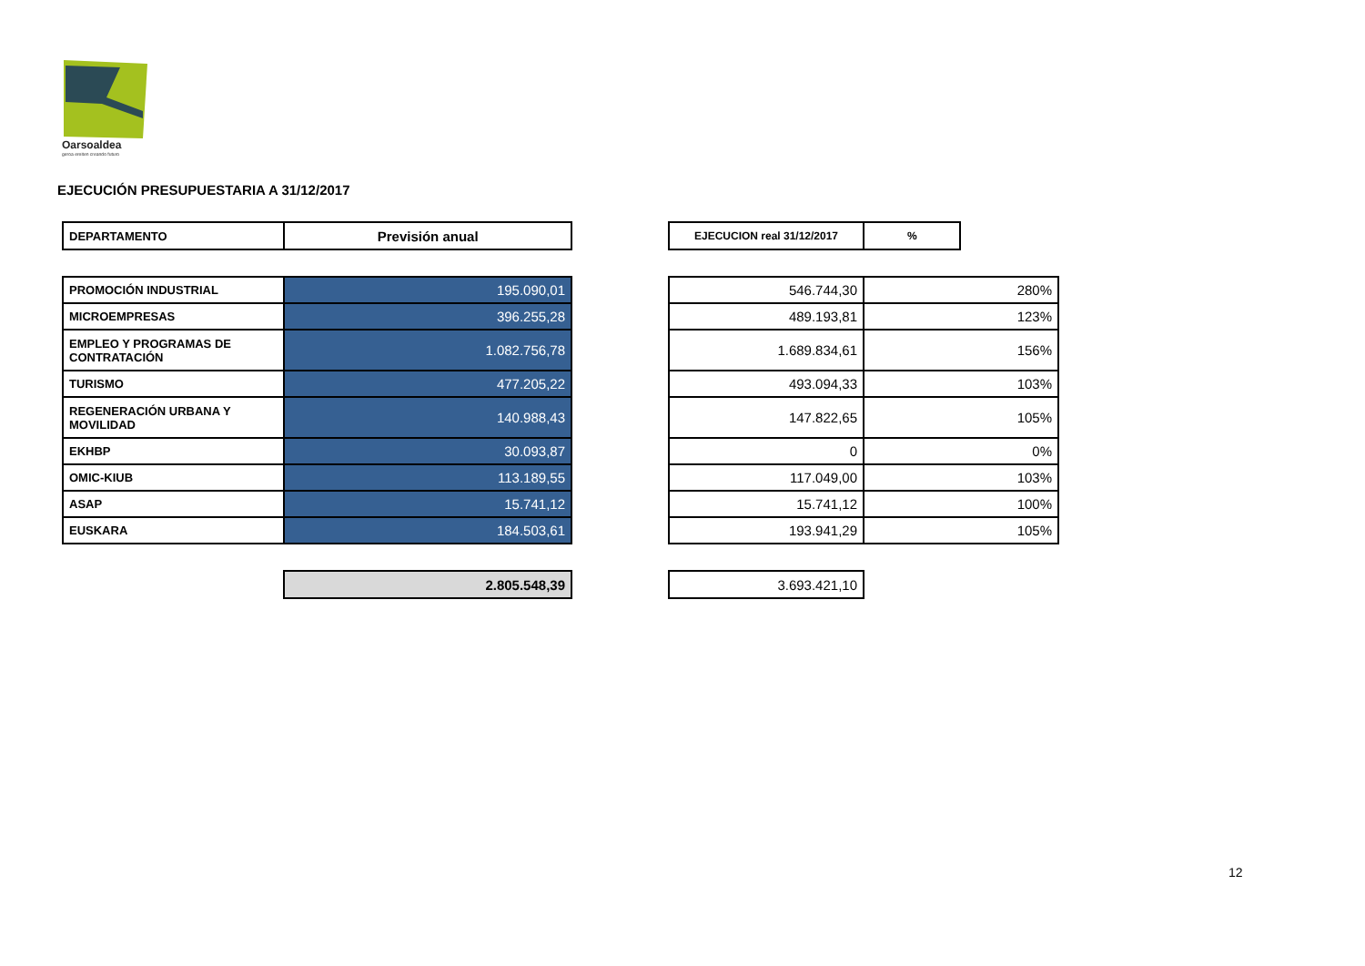Oarsoaldea
geroa ereiten creando futuro
EJECUCIÓN PRESUPUESTARIA A 31/12/2017
| DEPARTAMENTO | Previsión anual |
| --- | --- |
| PROMOCIÓN INDUSTRIAL | 195.090,01 |
| MICROEMPRESAS | 396.255,28 |
| EMPLEO Y PROGRAMAS DE CONTRATACIÓN | 1.082.756,78 |
| TURISMO | 477.205,22 |
| REGENERACIÓN URBANA Y MOVILIDAD | 140.988,43 |
| EKHBP | 30.093,87 |
| OMIC-KIUB | 113.189,55 |
| ASAP | 15.741,12 |
| EUSKARA | 184.503,61 |
| | 2.805.548,39 |
| EJECUCION real 31/12/2017 | % | |
| 546.744,30 | 280% | |
| 489.193,81 | 123% | |
| 1.689.834,61 | 156% | |
| 493.094,33 | 103% | |
| 147.822,65 | 105% | |
| 0 | 0% | |
| 117.049,00 | 103% | |
| 15.741,12 | 100% | |
| 193.941,29 | 105% | |
| 3.693.421,10 | | |
12